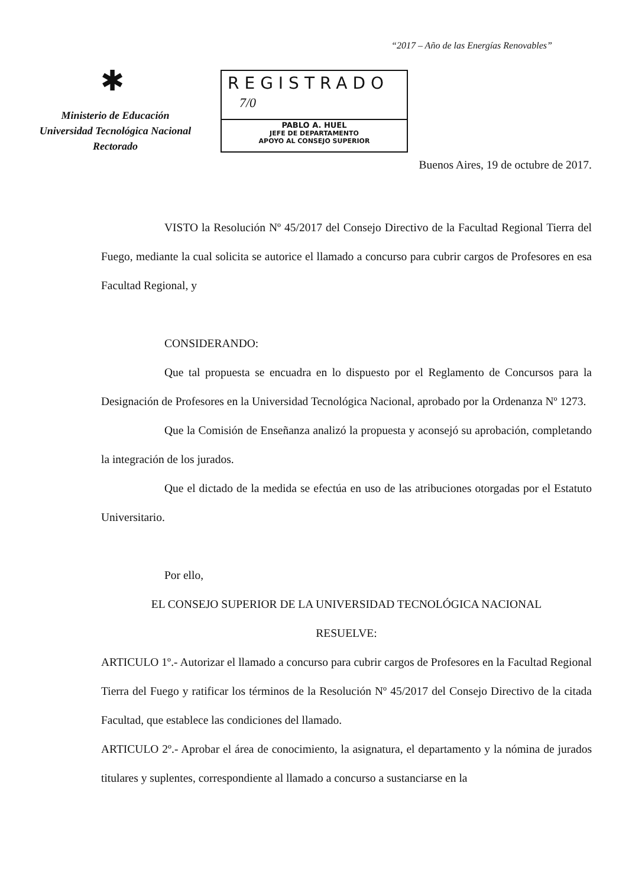“2017 – Año de las Energías Renovables”
✱
Ministerio de Educación
Universidad Tecnológica Nacional
Rectorado
REGISTRADO
7/0
PABLO A. HUEL
JEFE DE DEPARTAMENTO
APOYO AL CONSEJO SUPERIOR
Buenos Aires, 19 de octubre de 2017.
VISTO la Resolución Nº 45/2017 del Consejo Directivo de la Facultad Regional Tierra del Fuego, mediante la cual solicita se autorice el llamado a concurso para cubrir cargos de Profesores en esa Facultad Regional, y
CONSIDERANDO:
Que tal propuesta se encuadra en lo dispuesto por el Reglamento de Concursos para la Designación de Profesores en la Universidad Tecnológica Nacional, aprobado por la Ordenanza Nº 1273.
Que la Comisión de Enseñanza analizó la propuesta y aconsejó su aprobación, completando la integración de los jurados.
Que el dictado de la medida se efectúa en uso de las atribuciones otorgadas por el Estatuto Universitario.
Por ello,
EL CONSEJO SUPERIOR DE LA UNIVERSIDAD TECNOLÓGICA NACIONAL
RESUELVE:
ARTICULO 1º.- Autorizar el llamado a concurso para cubrir cargos de Profesores en la Facultad Regional Tierra del Fuego y ratificar los términos de la Resolución Nº 45/2017 del Consejo Directivo de la citada Facultad, que establece las condiciones del llamado.
ARTICULO 2º.- Aprobar el área de conocimiento, la asignatura, el departamento y la nómina de jurados titulares y suplentes, correspondiente al llamado a concurso a sustanciarse en la